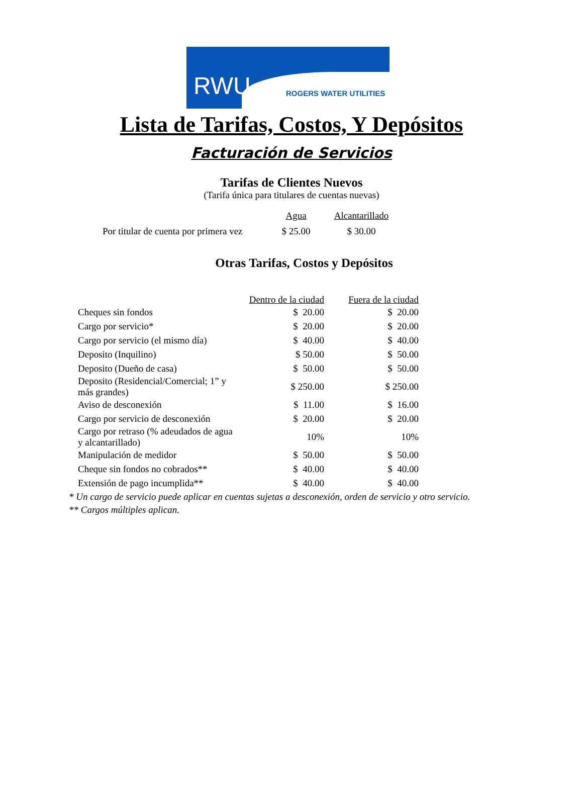RWU ROGERS WATER UTILITIES
Lista de Tarifas, Costos, Y Depósitos
Facturación de Servicios
Tarifas de Clientes Nuevos
(Tarifa única para titulares de cuentas nuevas)
| | Agua | Alcantarillado |
| --- | --- | --- |
| Por titular de cuenta por primera vez | $ 25.00 | $ 30.00 |
Otras Tarifas, Costos y Depósitos
| | Dentro de la ciudad | Fuera de la ciudad |
| --- | --- | --- |
| Cheques sin fondos | $ 20.00 | $ 20.00 |
| Cargo por servicio* | $ 20.00 | $ 20.00 |
| Cargo por servicio (el mismo día) | $ 40.00 | $ 40.00 |
| Deposito (Inquilino) | $ 50.00 | $ 50.00 |
| Deposito (Dueño de casa) | $ 50.00 | $ 50.00 |
| Deposito (Residencial/Comercial; 1” y más grandes) | $ 250.00 | $ 250.00 |
| Aviso de desconexión | $ 11.00 | $ 16.00 |
| Cargo por servicio de desconexión | $ 20.00 | $ 20.00 |
| Cargo por retraso (% adeudados de agua y alcantarillado) | 10% | 10% |
| Manipulación de medidor | $ 50.00 | $ 50.00 |
| Cheque sin fondos no cobrados** | $ 40.00 | $ 40.00 |
| Extensión de pago incumplida** | $ 40.00 | $ 40.00 |
* Un cargo de servicio puede aplicar en cuentas sujetas a desconexión, orden de servicio y otro servicio.
** Cargos múltiples aplican.